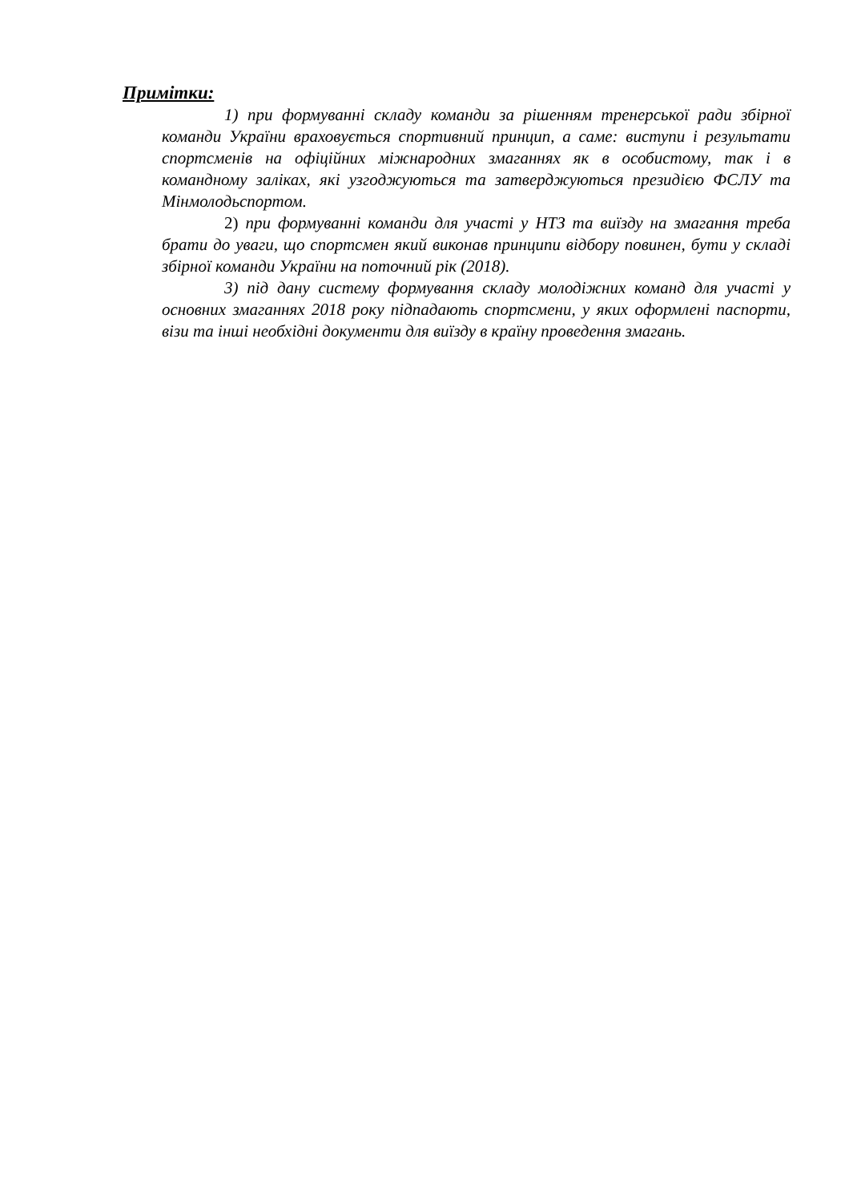Примітки:
1) при формуванні складу команди за рішенням тренерської ради збірної команди України враховується спортивний принцип, а саме: виступи і результати спортсменів на офіційних міжнародних змаганнях як в особистому, так і в командному заліках, які узгоджуються та затверджуються президією ФСЛУ та Мінмолодьспортом.
2) при формуванні команди для участі у НТЗ та виїзду на змагання треба брати до уваги, що спортсмен який виконав принципи відбору повинен, бути у складі збірної команди України на поточний рік (2018).
3) під дану систему формування складу молодіжних команд для участі у основних змаганнях 2018 року підпадають спортсмени, у яких оформлені паспорти, візи та інші необхідні документи для виїзду в країну проведення змагань.